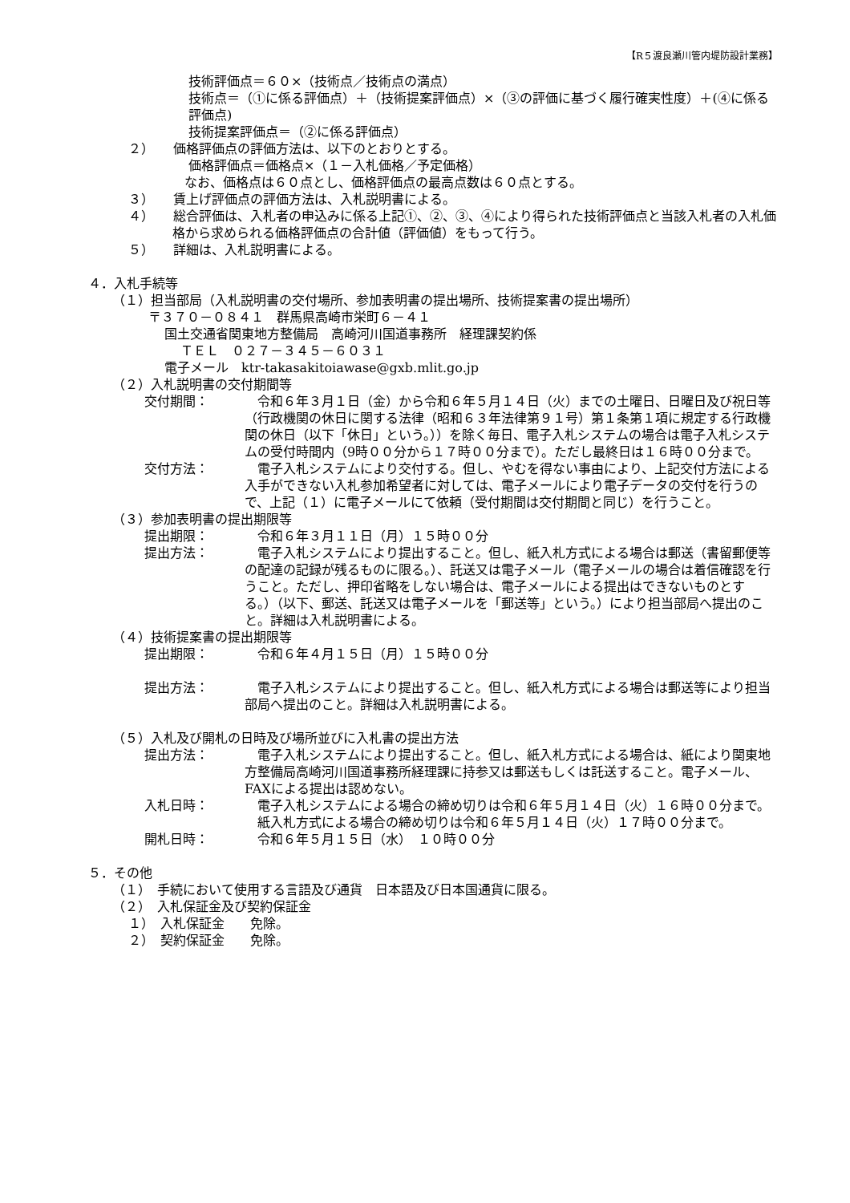【R５渡良瀬川管内堤防設計業務】
技術評価点＝６０×（技術点／技術点の満点）
技術点＝（①に係る評価点）＋（技術提案評価点）×（③の評価に基づく履行確実性度）＋(④に係る評価点)
技術提案評価点＝（②に係る評価点）
２）　　価格評価点の評価方法は、以下のとおりとする。
価格評価点＝価格点×（１－入札価格／予定価格）
なお、価格点は６０点とし、価格評価点の最高点数は６０点とする。
３）　　賃上げ評価点の評価方法は、入札説明書による。
４）　　総合評価は、入札者の申込みに係る上記①、②、③、④により得られた技術評価点と当該入札者の入札価格から求められる価格評価点の合計値（評価値）をもって行う。
５）　　詳細は、入札説明書による。
４．入札手続等
（１）担当部局（入札説明書の交付場所、参加表明書の提出場所、技術提案書の提出場所）
〒３７０－０８４１　群馬県高崎市栄町６－４１
国土交通省関東地方整備局　高崎河川国道事務所　経理課契約係
ＴＥＬ　０２７－３４５－６０３１
電子メール　ktr-takasakitoiawase@gxb.mlit.go.jp
（２）入札説明書の交付期間等
交付期間： 　令和６年３月１日（金）から令和６年５月１４日（火）までの土曜日、日曜日及び祝日等（行政機関の休日に関する法律（昭和６３年法律第９１号）第１条第１項に規定する行政機関の休日（以下「休日」という。））を除く毎日、電子入札システムの場合は電子入札システムの受付時間内（9時００分から１７時００分まで）。ただし最終日は１６時００分まで。
交付方法： 　電子入札システムにより交付する。但し、やむを得ない事由により、上記交付方法による入手ができない入札参加希望者に対しては、電子メールにより電子データの交付を行うので、上記（１）に電子メールにて依頼（受付期間は交付期間と同じ）を行うこと。
（３）参加表明書の提出期限等
提出期限： 　令和６年３月１１日（月）１５時００分
提出方法： 　電子入札システムにより提出すること。但し、紙入札方式による場合は郵送（書留郵便等の配達の記録が残るものに限る。）、託送又は電子メール（電子メールの場合は着信確認を行うこと。ただし、押印省略をしない場合は、電子メールによる提出はできないものとする。）（以下、郵送、託送又は電子メールを「郵送等」という。）により担当部局へ提出のこと。詳細は入札説明書による。
（４）技術提案書の提出期限等
提出期限： 　令和６年４月１５日（月）１５時００分
提出方法： 　電子入札システムにより提出すること。但し、紙入札方式による場合は郵送等により担当部局へ提出のこと。詳細は入札説明書による。
（５）入札及び開札の日時及び場所並びに入札書の提出方法
提出方法： 　電子入札システムにより提出すること。但し、紙入札方式による場合は、紙により関東地方整備局高崎河川国道事務所経理課に持参又は郵送もしくは託送すること。電子メール、FAXによる提出は認めない。
入札日時： 　電子入札システムによる場合の締め切りは令和６年５月１４日（火）１６時００分まで。
　紙入札方式による場合の締め切りは令和６年５月１４日（火）１７時００分まで。
開札日時： 　令和６年５月１５日（水）　１０時００分
５．その他
（１）　手続において使用する言語及び通貨　日本語及び日本国通貨に限る。
（２）　入札保証金及び契約保証金
１）　入札保証金　　免除。
２）　契約保証金　　免除。